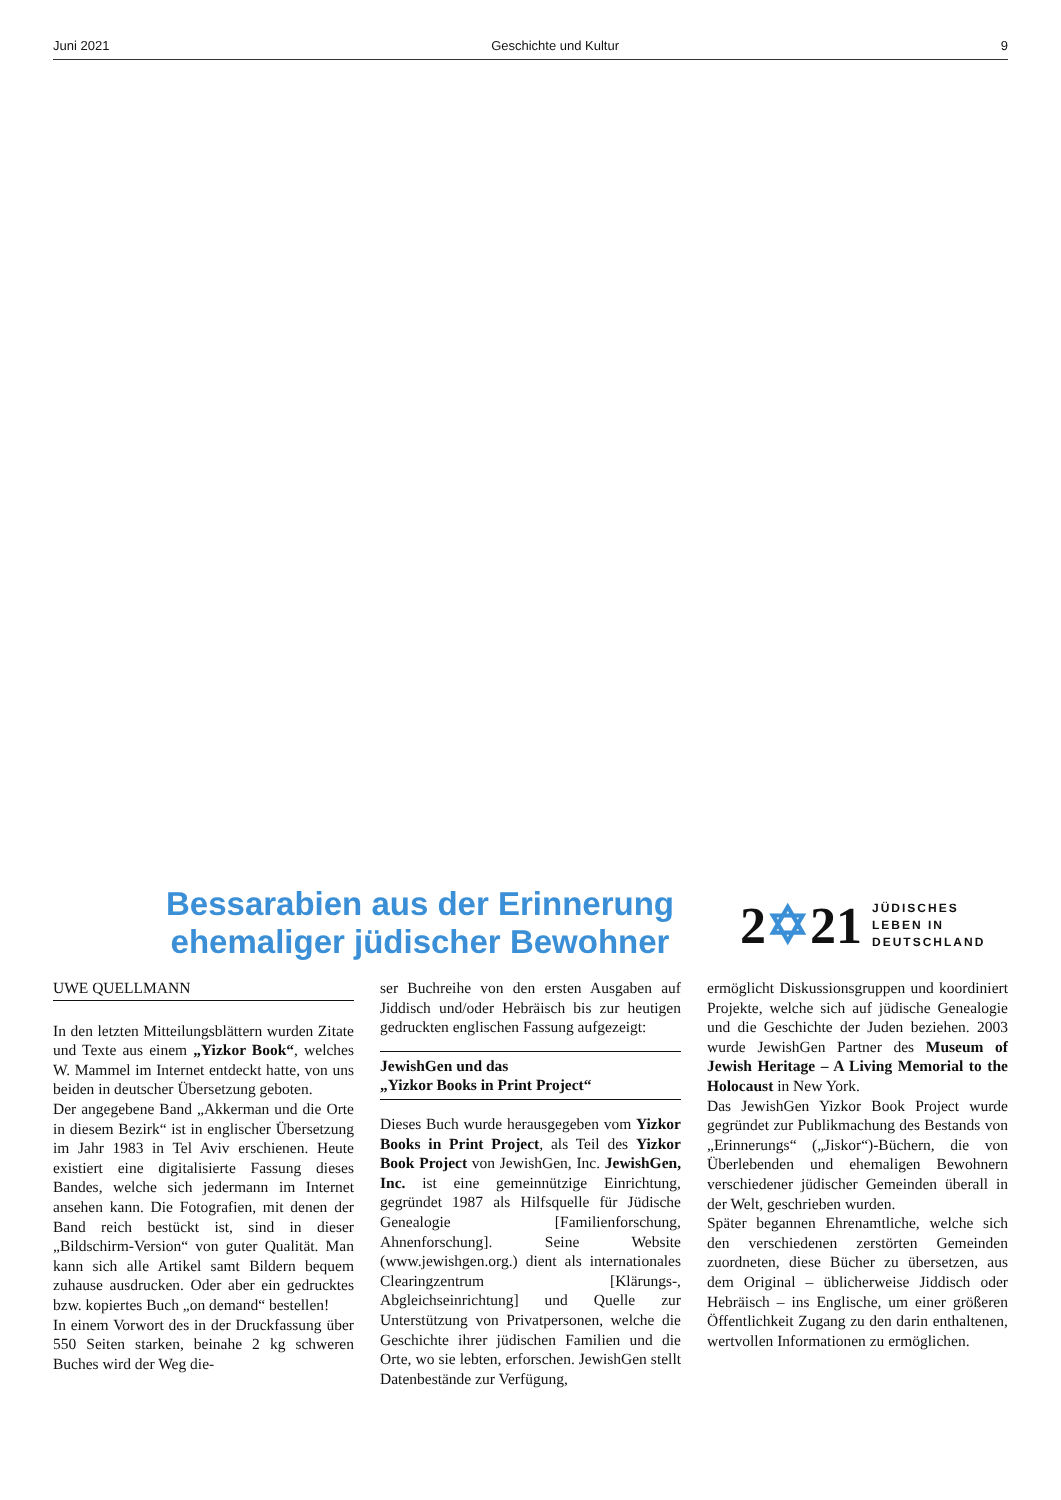Juni 2021 Geschichte und Kultur 9
Bessarabien aus der Erinnerung ehemaliger jüdischer Bewohner
2✡21 JÜDISCHES
LEBEN IN
DEUTSCHLAND
UWE QUELLMANN
In den letzten Mitteilungsblättern wurden Zitate und Texte aus einem „Yizkor Book“, welches W. Mammel im Internet entdeckt hatte, von uns beiden in deutscher Übersetzung geboten.
Der angegebene Band „Akkerman und die Orte in diesem Bezirk“ ist in englischer Übersetzung im Jahr 1983 in Tel Aviv erschienen. Heute existiert eine digitalisierte Fassung dieses Bandes, welche sich jedermann im Internet ansehen kann. Die Fotografien, mit denen der Band reich bestückt ist, sind in dieser „Bildschirm-Version“ von guter Qualität. Man kann sich alle Artikel samt Bildern bequem zuhause ausdrucken. Oder aber ein gedrucktes bzw. kopiertes Buch „on demand“ bestellen!
In einem Vorwort des in der Druckfassung über 550 Seiten starken, beinahe 2 kg schweren Buches wird der Weg die-
ser Buchreihe von den ersten Ausgaben auf Jiddisch und/oder Hebräisch bis zur heutigen gedruckten englischen Fassung aufgezeigt:
JewishGen und das
„Yizkor Books in Print Project“
Dieses Buch wurde herausgegeben vom Yizkor Books in Print Project, als Teil des Yizkor Book Project von JewishGen, Inc. JewishGen, Inc. ist eine gemeinnützige Einrichtung, gegründet 1987 als Hilfsquelle für Jüdische Genealogie [Familienforschung, Ahnenforschung]. Seine Website (www.jewishgen.org.) dient als internationales Clearingzentrum [Klärungs-, Abgleichseinrichtung] und Quelle zur Unterstützung von Privatpersonen, welche die Geschichte ihrer jüdischen Familien und die Orte, wo sie lebten, erforschen. JewishGen stellt Datenbestände zur Verfügung,
ermöglicht Diskussionsgruppen und koordiniert Projekte, welche sich auf jüdische Genealogie und die Geschichte der Juden beziehen. 2003 wurde JewishGen Partner des Museum of Jewish Heritage – A Living Memorial to the Holocaust in New York.
Das JewishGen Yizkor Book Project wurde gegründet zur Publikmachung des Bestands von „Erinnerungs“ („Jiskor“)-Büchern, die von Überlebenden und ehemaligen Bewohnern verschiedener jüdischer Gemeinden überall in der Welt, geschrieben wurden.
Später begannen Ehrenamtliche, welche sich den verschiedenen zerstörten Gemeinden zuordneten, diese Bücher zu übersetzen, aus dem Original – üblicherweise Jiddisch oder Hebräisch – ins Englische, um einer größeren Öffentlichkeit Zugang zu den darin enthaltenen, wertvollen Informationen zu ermöglichen.